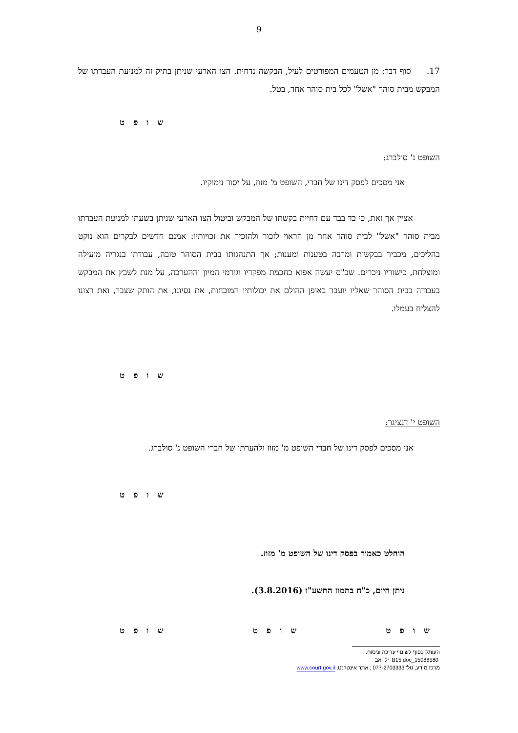9
17. סוף דבר: מן הטעמים המפורטים לעיל, הבקשה נדחית. הצו הארעי שניתן בתיק זה למניעת העברתו של המבקש מבית סוהר "אשל" לכל בית סוהר אחר, בטל.
ש ו פ ט
השופט נ' סולברג:
אני מסכים לפסק דינו של חברי, השופט מ' מזוז, על יסוד נימוקיו.
אציין אך זאת, כי בד בבד עם דחיית בקשתו של המבקש וביטול הצו הארעי שניתן בשעתו למניעת העברתו מבית סוהר "אשל" לבית סוהר אחר מן הראוי לזכור ולהזכיר את זכויותיו: אמנם חדשים לבקרים הוא נוקט בהליכים, מכביר בבקשות ומרבה בטענות ומענות; אך התנהגותו בבית הסוהר טובה, עבודתו בנגריה מועילה ומוצלחת, כישוריו ניכרים. שב"ס יעשה אפוא כחכמת מפקדיו וגורמי המיון וההערכה, על מנת לשבץ את המבקש בעבודה בבית הסוהר שאליו יועבר באופן ההולם את יכולותיו המוכחות, את נסיונו, את הותק שצבר, ואת רצונו להצליח בעמלו.
ש ו פ ט
השופט י' דנציגר:
אני מסכים לפסק דינו של חברי השופט מ' מזוז ולהערתו של חברי השופט נ' סולברג.
ש ו פ ט
הוחלט כאמור בפסק דינו של השופט מ' מזוז.
ניתן היום, כ"ח בתמוז התשע"ו (3.8.2016).
ש ו פ ט ש ו פ ט ש ו פ ט
העותק כפוף לשינויי עריכה וניסוח. 15088580_B15.doc יל+אב
מרכז מידע, טל' 077-2703333 ; אתר אינטרנט, www.court.gov.il